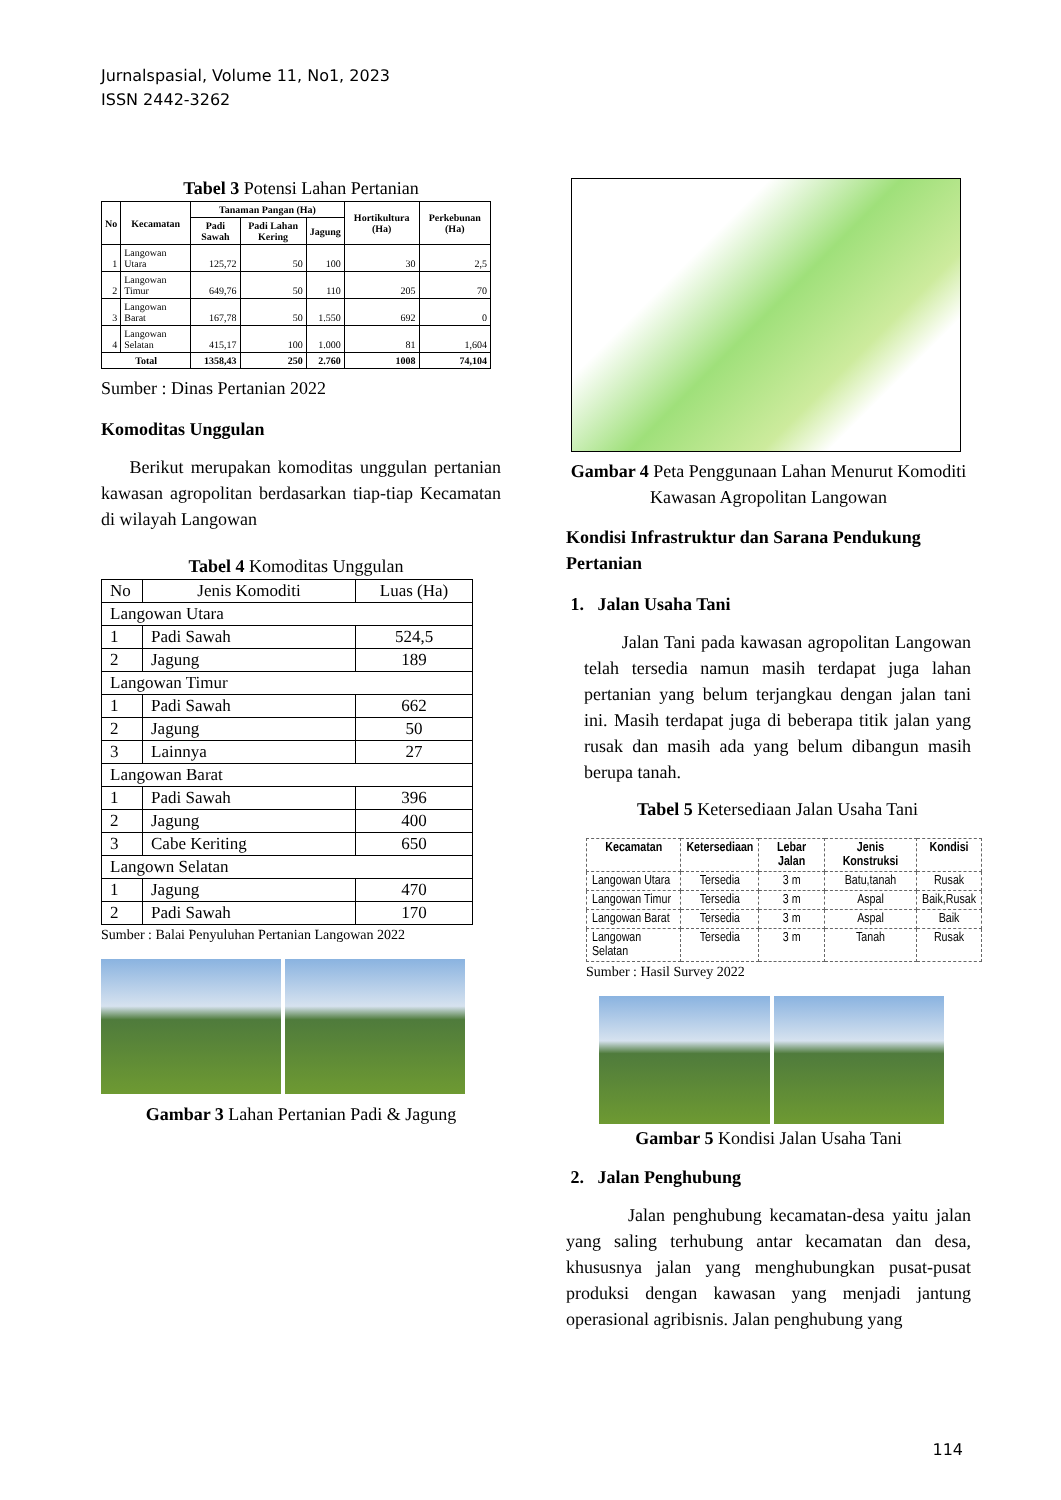Jurnalspasial, Volume 11, No1, 2023
ISSN 2442-3262
Tabel 3 Potensi Lahan Pertanian
| No | Kecamatan | Tanaman Pangan (Ha) | | | Hortikultura (Ha) | Perkebunan (Ha) |
| --- | --- | --- | --- | --- | --- | --- |
| | | Padi Sawah | Padi Lahan Kering | Jagung | | |
| 1 | Langowan Utara | 125,72 | 50 | 100 | 30 | 2,5 |
| 2 | Langowan Timur | 649,76 | 50 | 110 | 205 | 70 |
| 3 | Langowan Barat | 167,78 | 50 | 1.550 | 692 | 0 |
| 4 | Langowan Selatan | 415,17 | 100 | 1.000 | 81 | 1,604 |
| Total | | 1358,43 | 250 | 2.760 | 1008 | 74,104 |
Sumber : Dinas Pertanian 2022
Komoditas Unggulan
Berikut merupakan komoditas unggulan pertanian kawasan agropolitan berdasarkan tiap-tiap Kecamatan di wilayah Langowan
Tabel 4 Komoditas Unggulan
| No | Jenis Komoditi | Luas (Ha) |
| Langowan Utara | | |
| 1 | Padi Sawah | 524,5 |
| 2 | Jagung | 189 |
| Langowan Timur | | |
| 1 | Padi Sawah | 662 |
| 2 | Jagung | 50 |
| 3 | Lainnya | 27 |
| Langowan Barat | | |
| 1 | Padi Sawah | 396 |
| 2 | Jagung | 400 |
| 3 | Cabe Keriting | 650 |
| Langown Selatan | | |
| 1 | Jagung | 470 |
| 2 | Padi Sawah | 170 |
Sumber : Balai Penyuluhan Pertanian Langowan 2022
Gambar 3 Lahan Pertanian Padi & Jagung
Gambar 4 Peta Penggunaan Lahan Menurut Komoditi Kawasan Agropolitan Langowan
Kondisi Infrastruktur dan Sarana Pendukung Pertanian
1. Jalan Usaha Tani
Jalan Tani pada kawasan agropolitan Langowan telah tersedia namun masih terdapat juga lahan pertanian yang belum terjangkau dengan jalan tani ini. Masih terdapat juga di beberapa titik jalan yang rusak dan masih ada yang belum dibangun masih berupa tanah.
Tabel 5 Ketersediaan Jalan Usaha Tani
| Kecamatan | Ketersediaan | Lebar Jalan | Jenis Konstruksi | Kondisi |
| --- | --- | --- | --- | --- |
| Langowan Utara | Tersedia | 3 m | Batu,tanah | Rusak |
| Langowan Timur | Tersedia | 3 m | Aspal | Baik,Rusak |
| Langowan Barat | Tersedia | 3 m | Aspal | Baik |
| Langowan Selatan | Tersedia | 3 m | Tanah | Rusak |
Sumber : Hasil Survey 2022
Gambar 5 Kondisi Jalan Usaha Tani
2. Jalan Penghubung
Jalan penghubung kecamatan-desa yaitu jalan yang saling terhubung antar kecamatan dan desa, khususnya jalan yang menghubungkan pusat-pusat produksi dengan kawasan yang menjadi jantung operasional agribisnis. Jalan penghubung yang
114